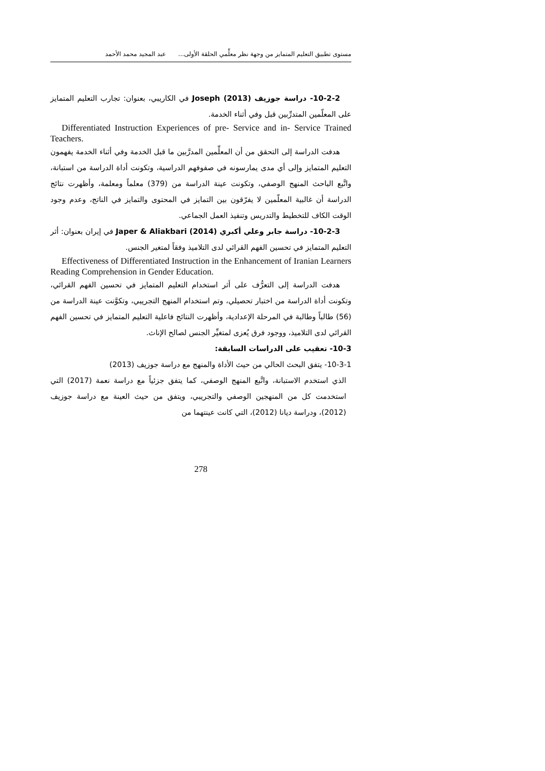مستوى تطبيق التعليم المتمايز من وجهة نظر معلِّمي الحلقة الأولى... عبد المجيد محمد الأحمد
10-2-2- دراسة جوزيف Joseph (2013) في الكاريبي، بعنوان: تجارب التعليم المتمايز على المعلّمين المتدرِّبين قبل وفي أثناء الخدمة.
Differentiated Instruction Experiences of pre- Service and in- Service Trained Teachers.
هدفت الدراسة إلى التحقق من أن المعلِّمين المدرَّبين ما قبل الخدمة وفي أثناء الخدمة يفهمون التعليم المتمايز وإلى أي مدى يمارسونه في صفوفهم الدراسية، وتكونت أداة الدراسة من استبانة، واتَّبع الباحث المنهج الوصفي، وتكونت عينة الدراسة من (379) معلماً ومعلمة، وأظهرت نتائج الدراسة أن غالبية المعلّمين لا يفرّقون بين التمايز في المحتوى والتمايز في الناتج، وعدم وجود الوقت الكاف للتخطيط والتدريس وتنفيذ العمل الجماعي.
10-2-3- دراسة جابر وعلي أكبري Japer & Aliakbari (2014) في إيران بعنوان: أثر التعليم المتمايز في تحسين الفهم القرائي لدى التلاميذ وفقاً لمتغير الجنس.
Effectiveness of Differentiated Instruction in the Enhancement of Iranian Learners Reading Comprehension in Gender Education.
هدفت الدراسة إلى التعرُّف على أثر استخدام التعليم المتمايز في تحسين الفهم القرائي، وتكونت أداة الدراسة من اختبار تحصيلي، وتم استخدام المنهج التجريبي، وتكوَّنت عينة الدراسة من (56) طالباً وطالبة في المرحلة الإعدادية، وأظهرت النتائج فاعلية التعليم المتمايز في تحسين الفهم القرائي لدى التلاميذ، ووجود فرق يُعزى لمتغيِّر الجنس لصالح الإناث.
10-3- تعقيب على الدراسات السابقة:
10-3-1- يتفق البحث الحالي من حيث الأداة والمنهج مع دراسة جوزيف (2013)
الذي استخدم الاستبانة، واتَّبع المنهج الوصفي، كما يتفق جزئياً مع دراسة نعمة (2017) التي استخدمت كل من المنهجين الوصفي والتجريبي، ويتفق من حيث العينة مع دراسة جوزيف (2012)، ودراسة ديانا (2012)، التي كانت عينتهما من
278